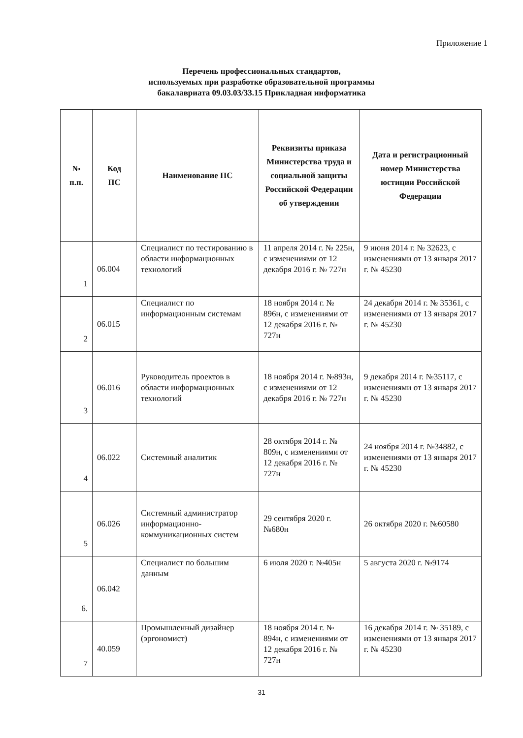Приложение 1
Перечень профессиональных стандартов,
используемых при разработке образовательной программы
бакалавриата 09.03.03/33.15 Прикладная информатика
| № п.п. | Код ПС | Наименование ПС | Реквизиты приказа Министерства труда и социальной защиты Российской Федерации об утверждении | Дата и регистрационный номер Министерства юстиции Российской Федерации |
| --- | --- | --- | --- | --- |
| 1 | 06.004 | Специалист по тестированию в области информационных технологий | 11 апреля 2014 г. № 225н, с изменениями от 12 декабря 2016 г. № 727н | 9 июня 2014 г. № 32623, с изменениями от 13 января 2017 г. № 45230 |
| 2 | 06.015 | Специалист по информационным системам | 18 ноября 2014 г. № 896н, с изменениями от 12 декабря 2016 г. № 727н | 24 декабря 2014 г. № 35361, с изменениями от 13 января 2017 г. № 45230 |
| 3 | 06.016 | Руководитель проектов в области информационных технологий | 18 ноября 2014 г. №893н, с изменениями от 12 декабря 2016 г. № 727н | 9 декабря 2014 г. №35117, с изменениями от 13 января 2017 г. № 45230 |
| 4 | 06.022 | Системный аналитик | 28 октября 2014 г. № 809н, с изменениями от 12 декабря 2016 г. № 727н | 24 ноября 2014 г. №34882, с изменениями от 13 января 2017 г. № 45230 |
| 5 | 06.026 | Системный администратор информационно-коммуникационных систем | 29 сентября 2020 г. №680н | 26 октября 2020 г. №60580 |
| 6. | 06.042 | Специалист по большим данным | 6 июля 2020 г. №405н | 5 августа 2020 г. №9174 |
| 7 | 40.059 | Промышленный дизайнер (эргономист) | 18 ноября 2014 г. № 894н, с изменениями от 12 декабря 2016 г. № 727н | 16 декабря 2014 г. № 35189, с изменениями от 13 января 2017 г. № 45230 |
31